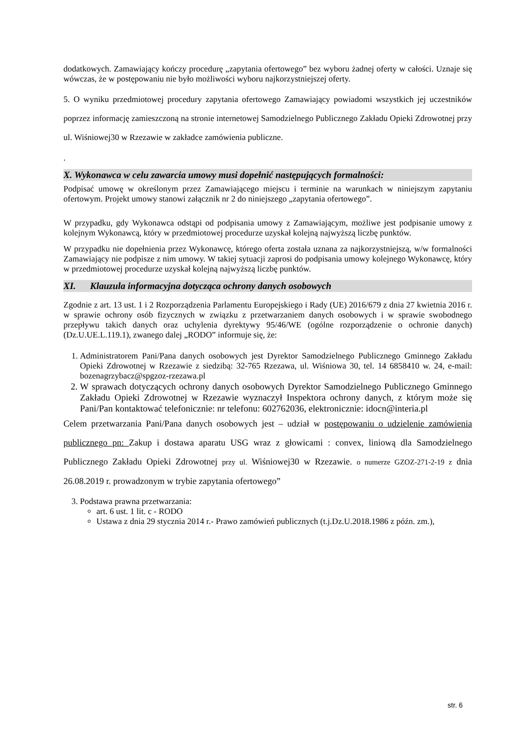dodatkowych. Zamawiający kończy procedurę „zapytania ofertowego” bez wyboru żadnej oferty w całości. Uznaje się wówczas, że w postępowaniu nie było możliwości wyboru najkorzystniejszej oferty.
5. O wyniku przedmiotowej procedury zapytania ofertowego Zamawiający powiadomi wszystkich jej uczestników poprzez informację zamieszczoną na stronie internetowej Samodzielnego Publicznego Zakładu Opieki Zdrowotnej przy ul. Wiśniowej30 w Rzezawie w zakładce zamówienia publiczne.
.
X. Wykonawca w celu zawarcia umowy musi dopełnić następujących formalności:
Podpisać umowę w określonym przez Zamawiającego miejscu i terminie na warunkach w niniejszym zapytaniu ofertowym. Projekt umowy stanowi załącznik nr 2 do niniejszego „zapytania ofertowego”.
W przypadku, gdy Wykonawca odstąpi od podpisania umowy z Zamawiającym, możliwe jest podpisanie umowy z kolejnym Wykonawcą, który w przedmiotowej procedurze uzyskał kolejną najwyższą liczbę punktów.
W przypadku nie dopełnienia przez Wykonawcę, którego oferta została uznana za najkorzystniejszą, w/w formalności Zamawiający nie podpisze z nim umowy. W takiej sytuacji zaprosi do podpisania umowy kolejnego Wykonawcę, który w przedmiotowej procedurze uzyskał kolejną najwyższą liczbę punktów.
XI. Klauzula informacyjna dotycząca ochrony danych osobowych
Zgodnie z art. 13 ust. 1 i 2 Rozporządzenia Parlamentu Europejskiego i Rady (UE) 2016/679 z dnia 27 kwietnia 2016 r. w sprawie ochrony osób fizycznych w związku z przetwarzaniem danych osobowych i w sprawie swobodnego przepływu takich danych oraz uchylenia dyrektywy 95/46/WE (ogólne rozporządzenie o ochronie danych) (Dz.U.UE.L.119.1), zwanego dalej „RODO” informuje się, że:
1. Administratorem Pani/Pana danych osobowych jest Dyrektor Samodzielnego Publicznego Gminnego Zakładu Opieki Zdrowotnej w Rzezawie z siedzibą: 32-765 Rzezawa, ul. Wiśniowa 30, tel. 14 6858410 w. 24, e-mail: bozenagrzybacz@spgzoz-rzezawa.pl
2. W sprawach dotyczących ochrony danych osobowych Dyrektor Samodzielnego Publicznego Gminnego Zakładu Opieki Zdrowotnej w Rzezawie wyznaczył Inspektora ochrony danych, z którym może się Pani/Pan kontaktować telefonicznie: nr telefonu: 602762036, elektronicznie: idocn@interia.pl
Celem przetwarzania Pani/Pana danych osobowych jest – udział w postępowaniu o udzielenie zamówienia publicznego pn: Zakup i dostawa aparatu USG wraz z głowicami : convex, liniową dla Samodzielnego Publicznego Zakładu Opieki Zdrowotnej przy ul. Wiśniowej30 w Rzezawie. o numerze GZOZ-271-2-19 z dnia 26.08.2019 r. prowadzonym w trybie zapytania ofertowego”
3. Podstawa prawna przetwarzania:
art. 6 ust. 1 lit. c - RODO
Ustawa z dnia 29 stycznia 2014 r.- Prawo zamówień publicznych (t.j.Dz.U.2018.1986 z późn. zm.),
str. 6